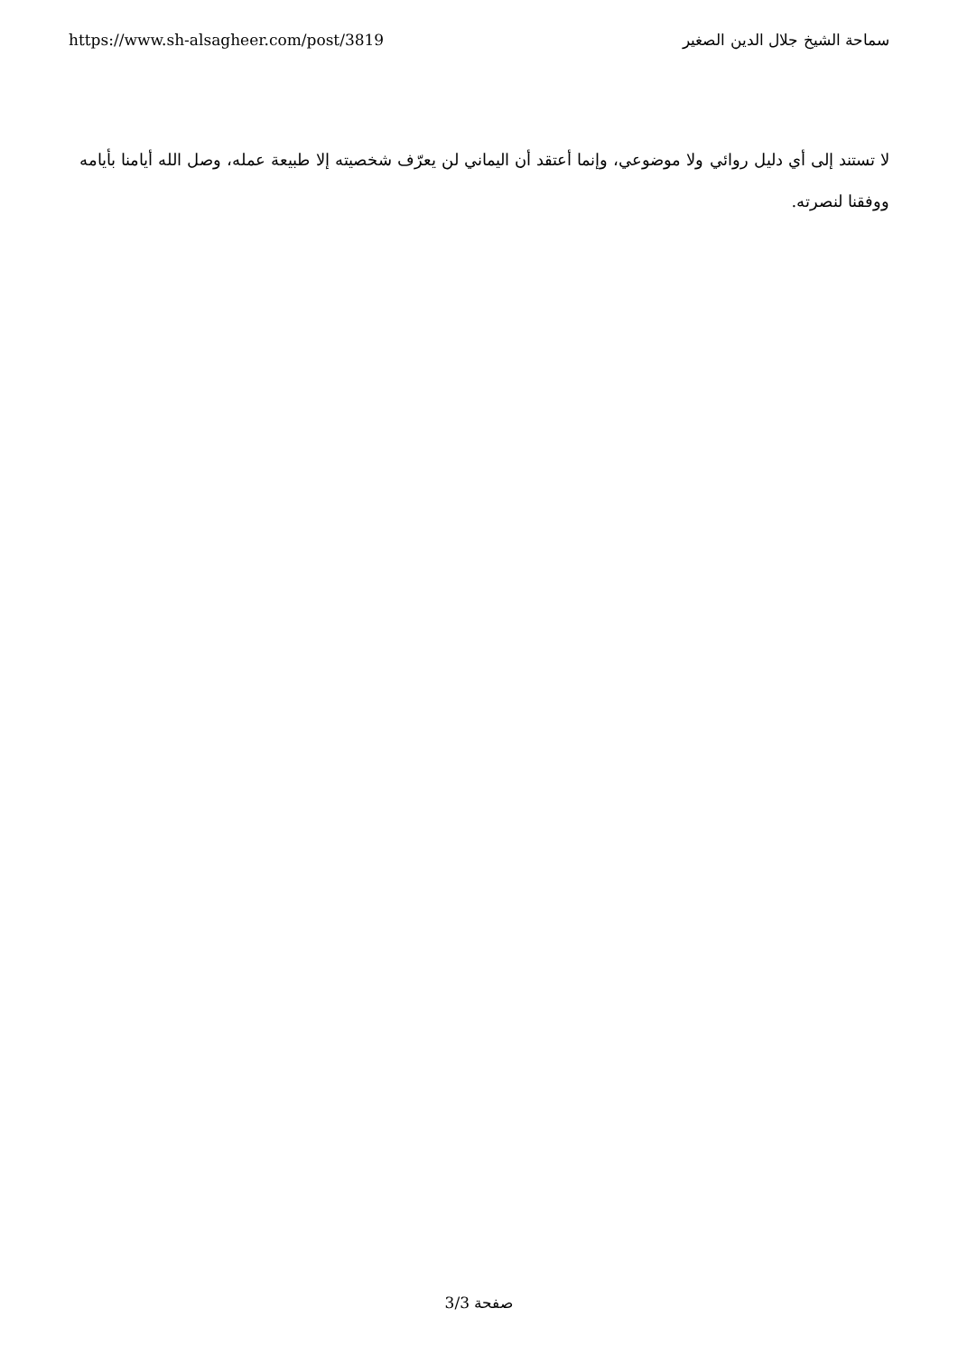https://www.sh-alsagheer.com/post/3819 سماحة الشيخ جلال الدين الصغير
لا تستند إلى أي دليل روائي ولا موضوعي، وإنما أعتقد أن اليماني لن يعرّف شخصيته إلا طبيعة عمله، وصل الله أيامنا بأيامه ووفقنا لنصرته.
صفحة 3/3